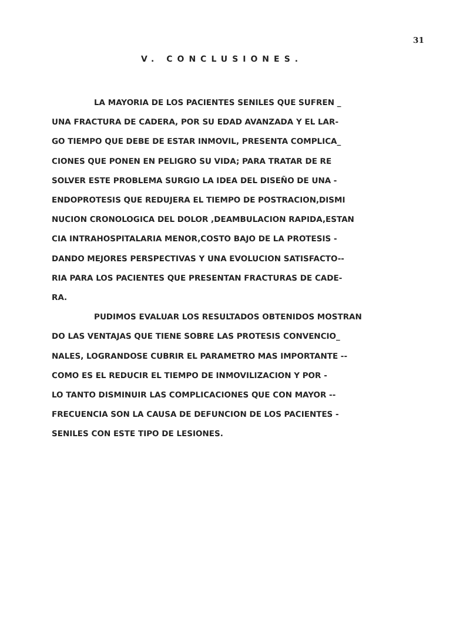31
V. CONCLUSIONES.
LA MAYORIA DE LOS PACIENTES SENILES QUE SUFREN _
UNA FRACTURA DE CADERA, POR SU EDAD AVANZADA Y EL LAR-
GO TIEMPO QUE DEBE DE ESTAR INMOVIL, PRESENTA COMPLICA_
CIONES QUE PONEN EN PELIGRO SU VIDA; PARA TRATAR DE RE
SOLVER ESTE PROBLEMA SURGIO LA IDEA DEL DISEÑO DE UNA -
ENDOPROTESIS QUE REDUJERA EL TIEMPO DE POSTRACION,DISMI
NUCION CRONOLOGICA DEL DOLOR ,DEAMBULACION RAPIDA,ESTAN
CIA INTRAHOSPITALARIA MENOR,COSTO BAJO DE LA PROTESIS -
DANDO MEJORES PERSPECTIVAS Y UNA EVOLUCION SATISFACTO--
RIA PARA LOS PACIENTES QUE PRESENTAN FRACTURAS DE CADE-
RA.
PUDIMOS EVALUAR LOS RESULTADOS OBTENIDOS MOSTRAN
DO LAS VENTAJAS QUE TIENE SOBRE LAS PROTESIS CONVENCIO_
NALES, LOGRANDOSE CUBRIR EL PARAMETRO MAS IMPORTANTE --
COMO ES EL REDUCIR EL TIEMPO DE INMOVILIZACION Y POR -
LO TANTO DISMINUIR LAS COMPLICACIONES QUE CON MAYOR --
FRECUENCIA SON LA CAUSA DE DEFUNCION DE LOS PACIENTES -
SENILES CON ESTE TIPO DE LESIONES.